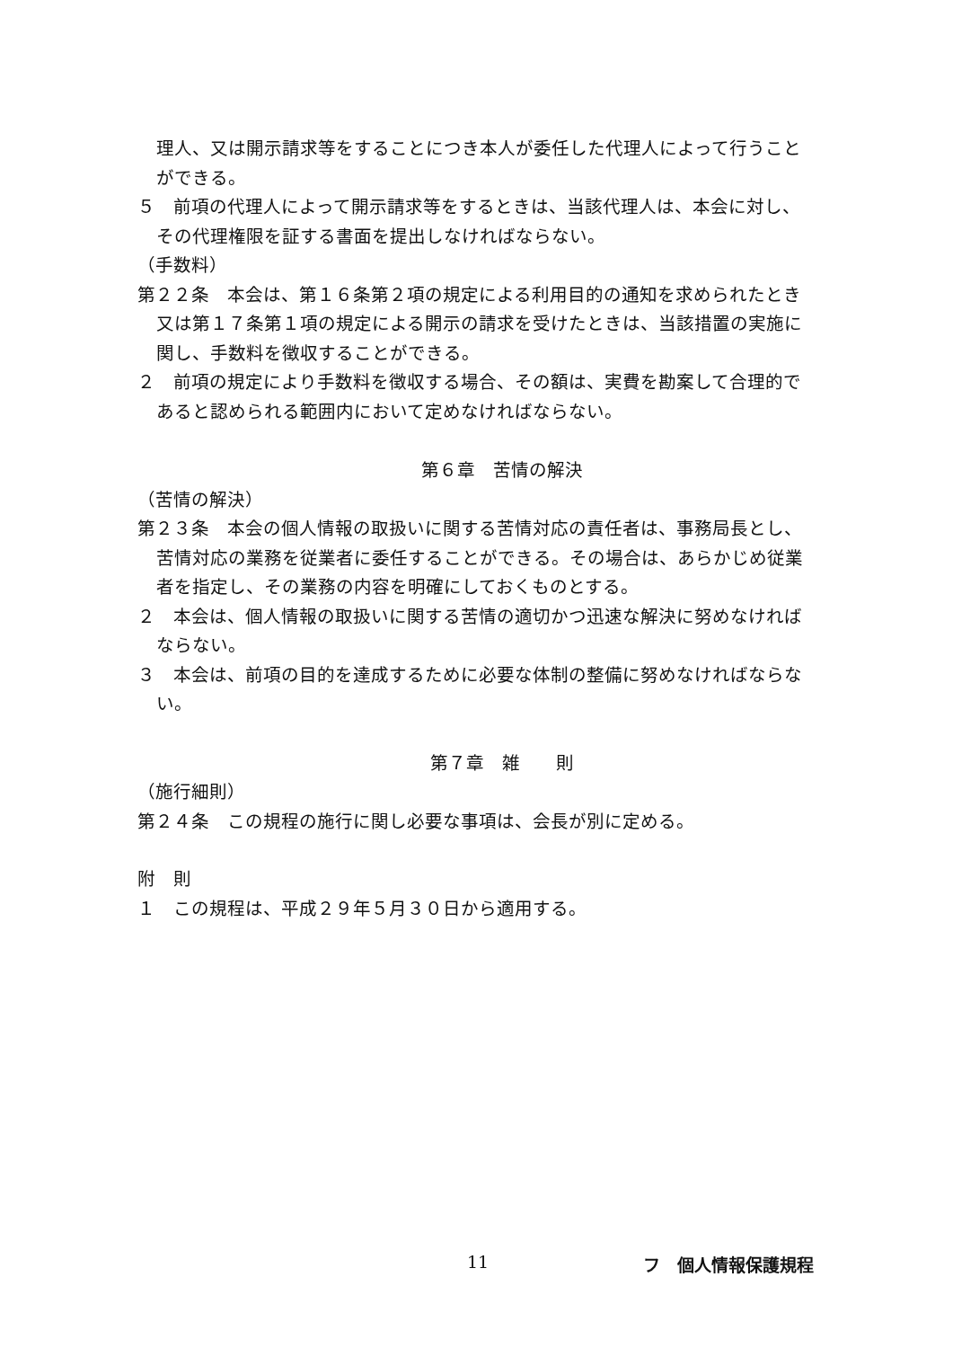理人、又は開示請求等をすることにつき本人が委任した代理人によって行うことができる。
５　前項の代理人によって開示請求等をするときは、当該代理人は、本会に対し、その代理権限を証する書面を提出しなければならない。
（手数料）
第２２条　本会は、第１６条第２項の規定による利用目的の通知を求められたとき又は第１７条第１項の規定による開示の請求を受けたときは、当該措置の実施に関し、手数料を徴収することができる。
２　前項の規定により手数料を徴収する場合、その額は、実費を勘案して合理的であると認められる範囲内において定めなければならない。
第６章　苦情の解決
（苦情の解決）
第２３条　本会の個人情報の取扱いに関する苦情対応の責任者は、事務局長とし、苦情対応の業務を従業者に委任することができる。その場合は、あらかじめ従業者を指定し、その業務の内容を明確にしておくものとする。
２　本会は、個人情報の取扱いに関する苦情の適切かつ迅速な解決に努めなければならない。
３　本会は、前項の目的を達成するために必要な体制の整備に努めなければならない。
第７章　雑　　則
（施行細則）
第２４条　この規程の施行に関し必要な事項は、会長が別に定める。
附　則
１　この規程は、平成２９年５月３０日から適用する。
11 フ　個人情報保護規程